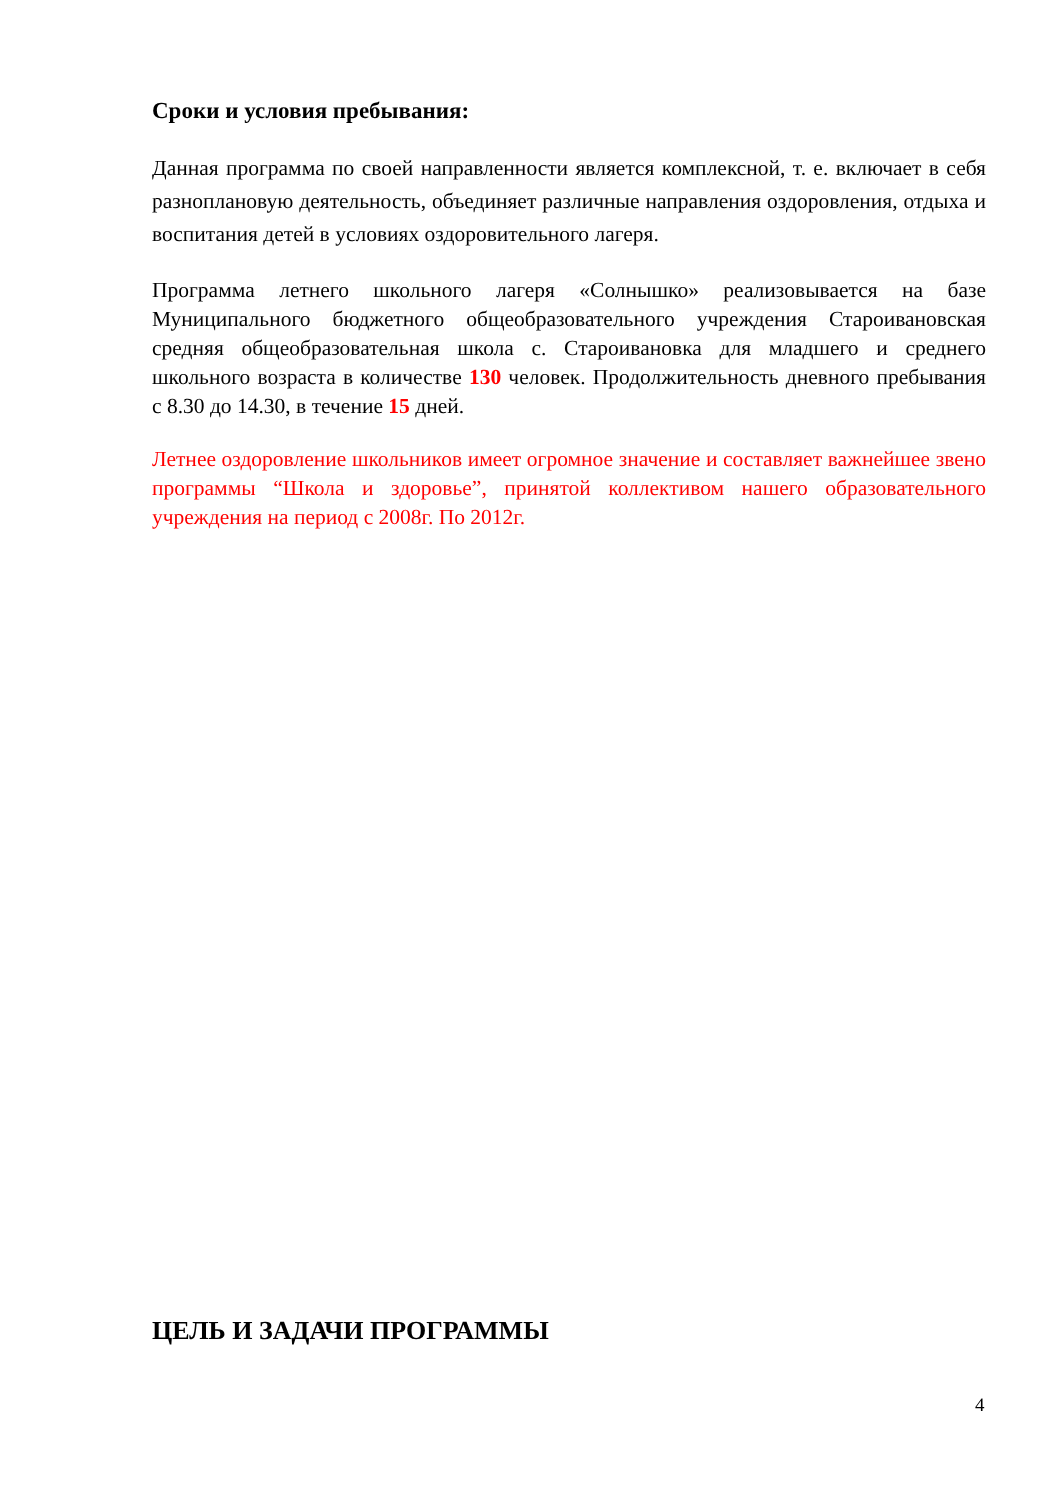Сроки и условия пребывания:
Данная программа по своей направленности является комплексной, т. е. включает в себя разноплановую деятельность, объединяет различные направления оздоровления, отдыха и воспитания детей в условиях оздоровительного лагеря.
Программа летнего школьного лагеря «Солнышко» реализовывается на базе Муниципального бюджетного общеобразовательного учреждения Староивановская средняя общеобразовательная школа с. Староивановка для младшего и среднего школьного возраста в количестве 130 человек. Продолжительность дневного пребывания с 8.30 до 14.30, в течение 15 дней.
Летнее оздоровление школьников имеет огромное значение и составляет важнейшее звено программы “Школа и здоровье”, принятой коллективом нашего образовательного учреждения на период с 2008г. По 2012г.
ЦЕЛЬ И ЗАДАЧИ ПРОГРАММЫ
4